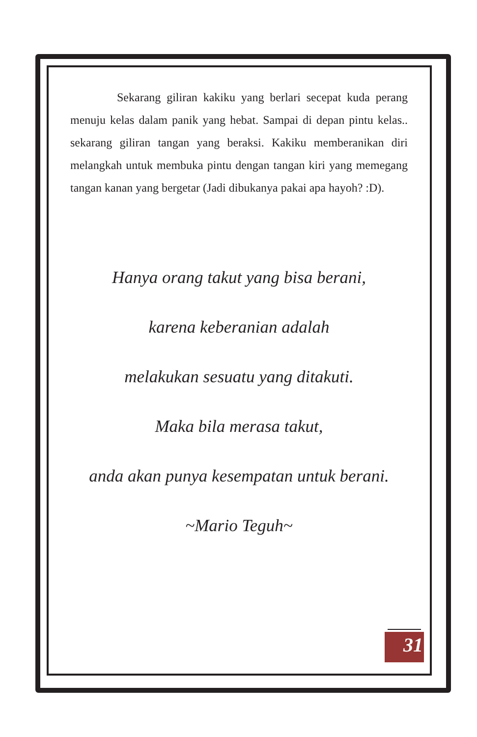Sekarang giliran kakiku yang berlari secepat kuda perang menuju kelas dalam panik yang hebat. Sampai di depan pintu kelas.. sekarang giliran tangan yang beraksi. Kakiku memberanikan diri melangkah untuk membuka pintu dengan tangan kiri yang memegang tangan kanan yang bergetar (Jadi dibukanya pakai apa hayoh? :D).
Hanya orang takut yang bisa berani,
karena keberanian adalah
melakukan sesuatu yang ditakuti.
Maka bila merasa takut,
anda akan punya kesempatan untuk berani.
~Mario Teguh~
31